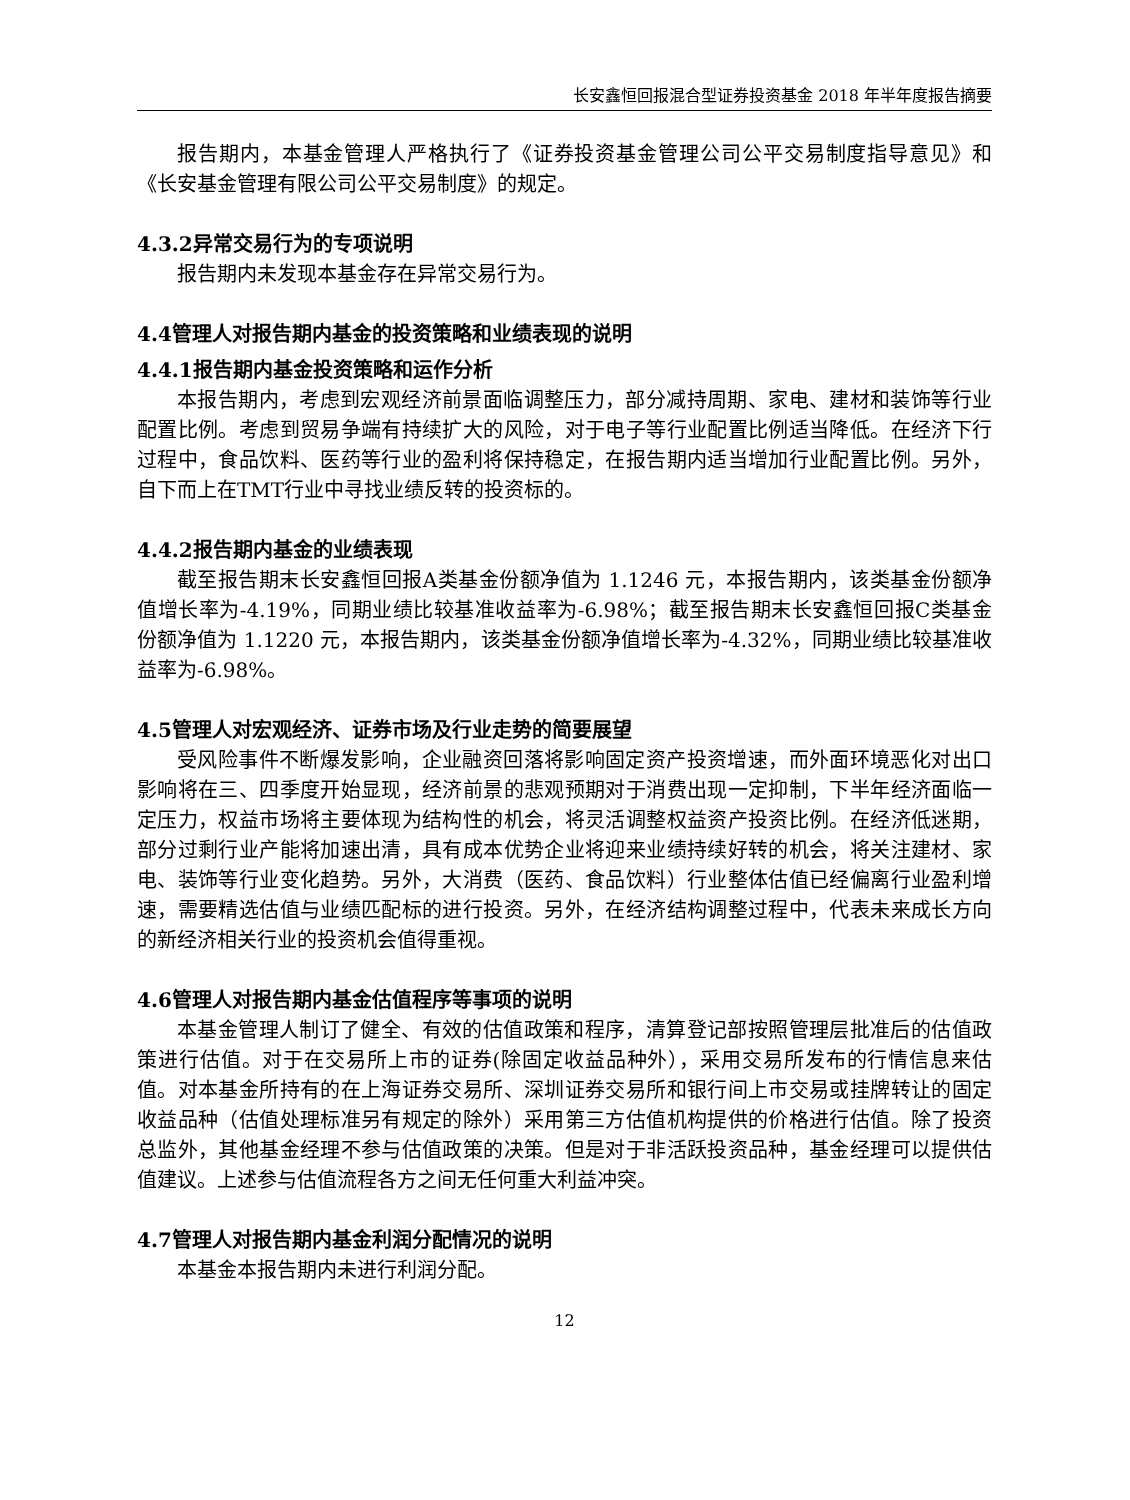长安鑫恒回报混合型证券投资基金 2018 年半年度报告摘要
报告期内，本基金管理人严格执行了《证券投资基金管理公司公平交易制度指导意见》和《长安基金管理有限公司公平交易制度》的规定。
4.3.2异常交易行为的专项说明
报告期内未发现本基金存在异常交易行为。
4.4管理人对报告期内基金的投资策略和业绩表现的说明
4.4.1报告期内基金投资策略和运作分析
本报告期内，考虑到宏观经济前景面临调整压力，部分减持周期、家电、建材和装饰等行业配置比例。考虑到贸易争端有持续扩大的风险，对于电子等行业配置比例适当降低。在经济下行过程中，食品饮料、医药等行业的盈利将保持稳定，在报告期内适当增加行业配置比例。另外，自下而上在TMT行业中寻找业绩反转的投资标的。
4.4.2报告期内基金的业绩表现
截至报告期末长安鑫恒回报A类基金份额净值为 1.1246 元，本报告期内，该类基金份额净值增长率为-4.19%，同期业绩比较基准收益率为-6.98%；截至报告期末长安鑫恒回报C类基金份额净值为 1.1220 元，本报告期内，该类基金份额净值增长率为-4.32%，同期业绩比较基准收益率为-6.98%。
4.5管理人对宏观经济、证券市场及行业走势的简要展望
受风险事件不断爆发影响，企业融资回落将影响固定资产投资增速，而外面环境恶化对出口影响将在三、四季度开始显现，经济前景的悲观预期对于消费出现一定抑制，下半年经济面临一定压力，权益市场将主要体现为结构性的机会，将灵活调整权益资产投资比例。在经济低迷期，部分过剩行业产能将加速出清，具有成本优势企业将迎来业绩持续好转的机会，将关注建材、家电、装饰等行业变化趋势。另外，大消费（医药、食品饮料）行业整体估值已经偏离行业盈利增速，需要精选估值与业绩匹配标的进行投资。另外，在经济结构调整过程中，代表未来成长方向的新经济相关行业的投资机会值得重视。
4.6管理人对报告期内基金估值程序等事项的说明
本基金管理人制订了健全、有效的估值政策和程序，清算登记部按照管理层批准后的估值政策进行估值。对于在交易所上市的证券(除固定收益品种外），采用交易所发布的行情信息来估值。对本基金所持有的在上海证券交易所、深圳证券交易所和银行间上市交易或挂牌转让的固定收益品种（估值处理标准另有规定的除外）采用第三方估值机构提供的价格进行估值。除了投资总监外，其他基金经理不参与估值政策的决策。但是对于非活跃投资品种，基金经理可以提供估值建议。上述参与估值流程各方之间无任何重大利益冲突。
4.7管理人对报告期内基金利润分配情况的说明
本基金本报告期内未进行利润分配。
12